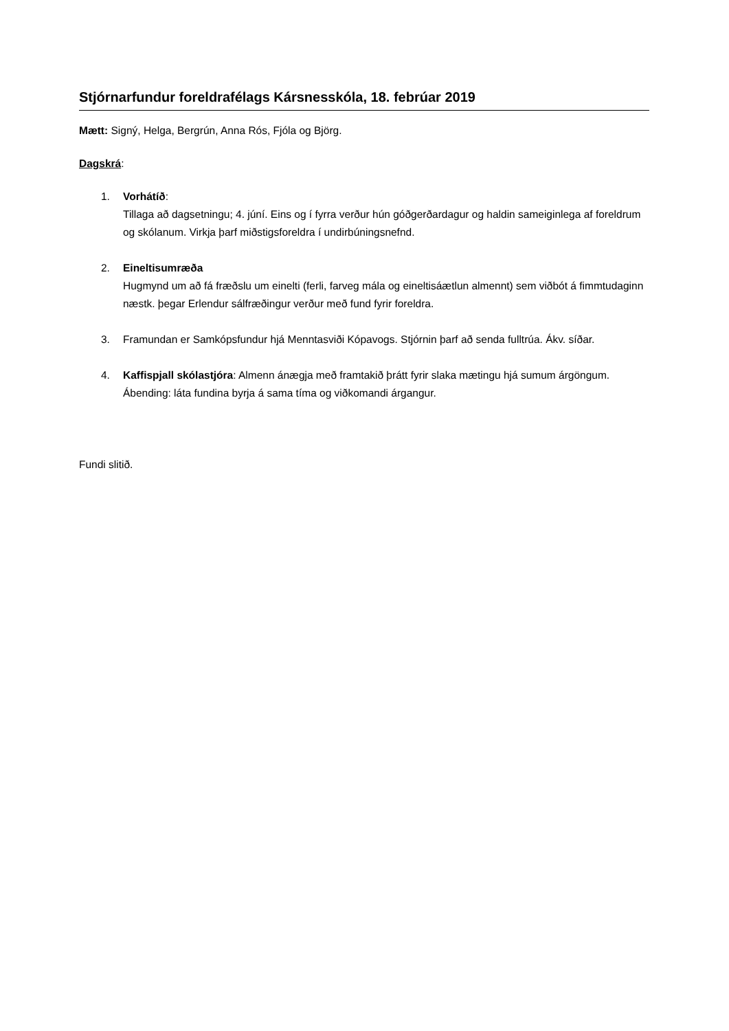Stjórnarfundur foreldrafélags Kársnesskóla, 18. febrúar 2019
Mætt: Signý, Helga, Bergrún, Anna Rós, Fjóla og Björg.
Dagskrá:
1. Vorhátíð:
Tillaga að dagsetningu; 4. júní. Eins og í fyrra verður hún góðgerðardagur og haldin sameiginlega af foreldrum og skólanum. Virkja þarf miðstigsforeldra í undirbúningsnefnd.
2. Eineltisumræða
Hugmynd um að fá fræðslu um einelti (ferli, farveg mála og eineltisáætlun almennt) sem viðbót á fimmtudaginn næstk. þegar Erlendur sálfræðingur verður með fund fyrir foreldra.
3. Framundan er Samkópsfundur hjá Menntasviði Kópavogs. Stjórnin þarf að senda fulltrúa. Ákv. síðar.
4. Kaffispjall skólastjóra: Almenn ánægja með framtakið þrátt fyrir slaka mætingu hjá sumum árgöngum. Ábending: láta fundina byrja á sama tíma og viðkomandi árgangur.
Fundi slitið.